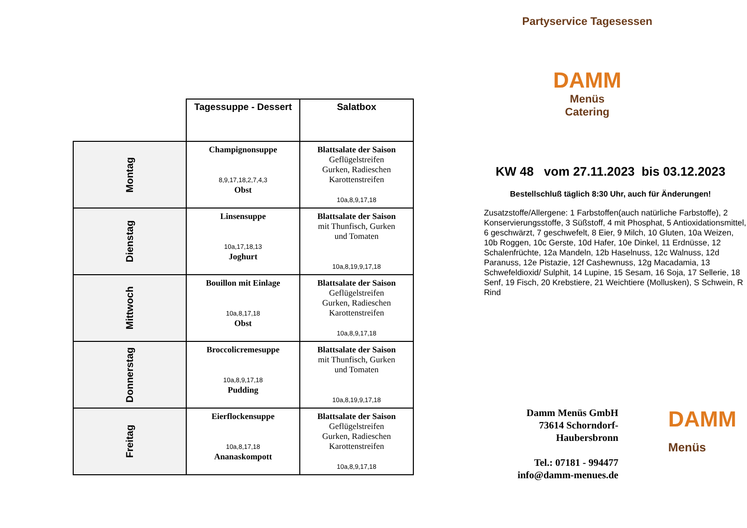| | Tagessuppe - Dessert | Salatbox |
| --- | --- | --- |
| Montag | Champignonsuppe 8,9,17,18,2,7,4,3 Obst | Blattsalate der Saison Geflügelstreifen Gurken, Radieschen Karottenstreifen 10a,8,9,17,18 |
| Dienstag | Linsensuppe 10a,17,18,13 Joghurt | Blattsalate der Saison mit Thunfisch, Gurken und Tomaten 10a,8,19,9,17,18 |
| Mittwoch | Bouillon mit Einlage 10a,8,17,18 Obst | Blattsalate der Saison Geflügelstreifen Gurken, Radieschen Karottenstreifen 10a,8,9,17,18 |
| Donnerstag | Broccolicremesuppe 10a,8,9,17,18 Pudding | Blattsalate der Saison mit Thunfisch, Gurken und Tomaten 10a,8,19,9,17,18 |
| Freitag | Eierflockensuppe 10a,8,17,18 Ananaskompott | Blattsalate der Saison Geflügelstreifen Gurken, Radieschen Karottenstreifen 10a,8,9,17,18 |
Partyservice Tagesessen
DAMM
Menüs
Catering
KW 48 vom 27.11.2023 bis 03.12.2023
Bestellschluß täglich 8:30 Uhr, auch für Änderungen!
Zusatzstoffe/Allergene: 1 Farbstoffen(auch natürliche Farbstoffe), 2 Konservierungsstoffe, 3 Süßstoff, 4 mit Phosphat, 5 Antioxidationsmittel, 6 geschwärzt, 7 geschwefelt, 8 Eier, 9 Milch, 10 Gluten, 10a Weizen, 10b Roggen, 10c Gerste, 10d Hafer, 10e Dinkel, 11 Erdnüsse, 12 Schalenfrüchte, 12a Mandeln, 12b Haselnuss, 12c Walnuss, 12d Paranuss, 12e Pistazie, 12f Cashewnuss, 12g Macadamia, 13 Schwefeldioxid/ Sulphit, 14 Lupine, 15 Sesam, 16 Soja, 17 Sellerie, 18 Senf, 19 Fisch, 20 Krebstiere, 21 Weichtiere (Mollusken), S Schwein, R Rind
Damm Menüs GmbH
73614 Schorndorf-
Haubersbronn
Tel.: 07181 - 994477
info@damm-menues.de
DAMM
Menüs